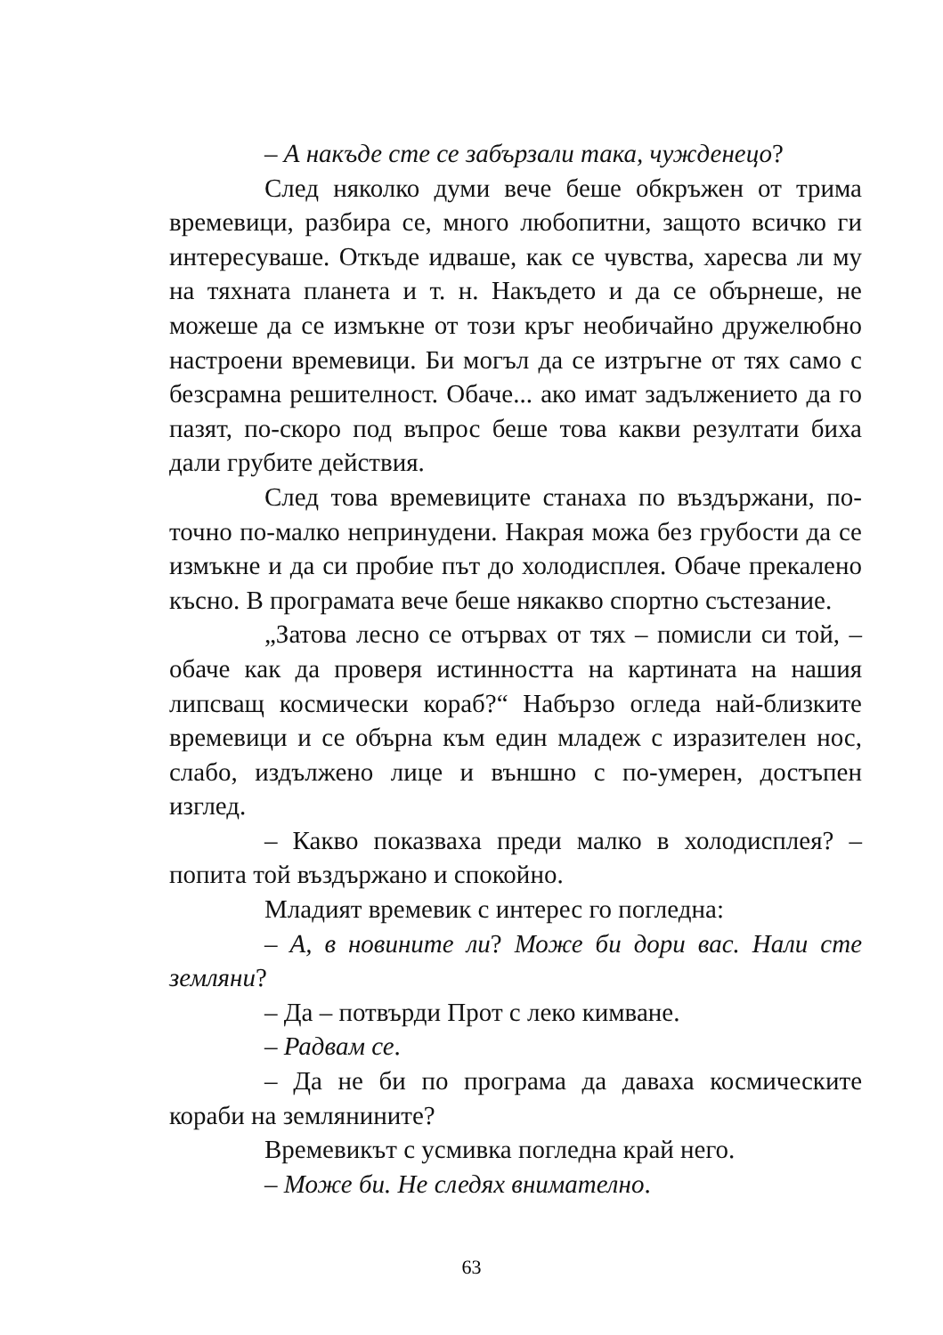– А накъде сте се забързали така, чужденецо?
След няколко думи вече беше обкръжен от трима времевици, разбира се, много любопитни, защото всичко ги интересуваше. Откъде идваше, как се чувства, харесва ли му на тяхната планета и т. н. Накъдето и да се обърнеше, не можеше да се измъкне от този кръг необичайно дружелюбно настроени времевици. Би могъл да се изтръгне от тях само с безсрамна решителност. Обаче... ако имат задължението да го пазят, по-скоро под въпрос беше това какви резултати биха дали грубите действия.
След това времевиците станаха по въздържани, по-точно по-малко непринудени. Накрая можа без грубости да се измъкне и да си пробие път до холодисплея. Обаче прекалено късно. В програмата вече беше някакво спортно състезание.
„Затова лесно се отървах от тях – помисли си той, – обаче как да проверя истинността на картината на нашия липсващ космически кораб?“ Набързо огледа най-близките времевици и се обърна към един младеж с изразителен нос, слабо, издължено лице и външно с по-умерен, достъпен изглед.
– Какво показваха преди малко в холодисплея? – попита той въздържано и спокойно.
Младият времевик с интерес го погледна:
– А, в новините ли? Може би дори вас. Нали сте земляни?
– Да – потвърди Прот с леко кимване.
– Радвам се.
– Да не би по програма да даваха космическите кораби на землянините?
Времевикът с усмивка погледна край него.
– Може би. Не следях внимателно.
63